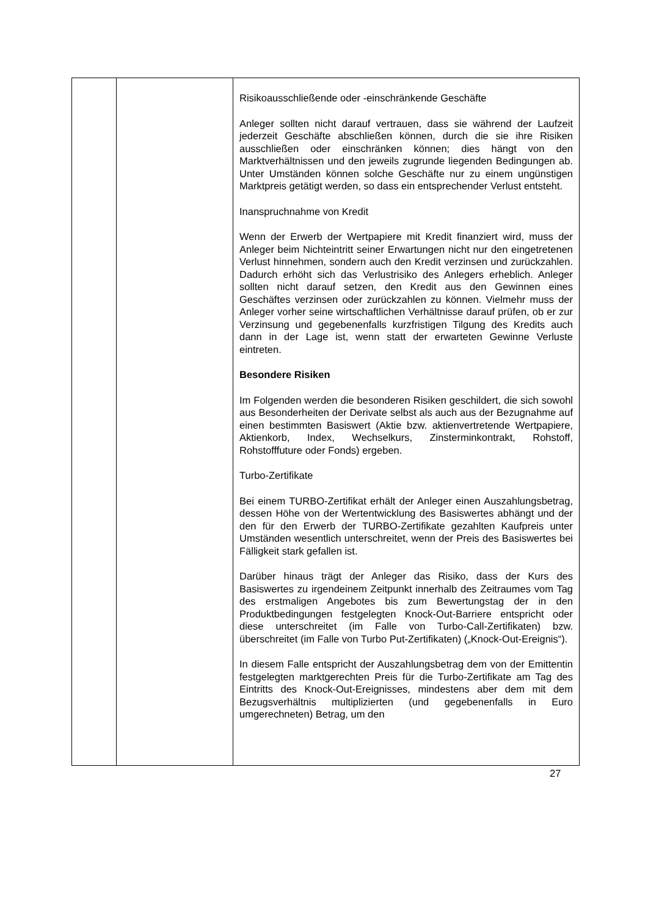| | | Risikoausschließende oder -einschränkende Geschäfte Anleger sollten nicht darauf vertrauen, dass sie während der Laufzeit jederzeit Geschäfte abschließen können, durch die sie ihre Risiken ausschließen oder einschränken können; dies hängt von den Marktverhältnissen und den jeweils zugrunde liegenden Bedingungen ab. Unter Umständen können solche Geschäfte nur zu einem ungünstigen Marktpreis getätigt werden, so dass ein entsprechender Verlust entsteht. Inanspruchnahme von Kredit Wenn der Erwerb der Wertpapiere mit Kredit finanziert wird, muss der Anleger beim Nichteintritt seiner Erwartungen nicht nur den eingetretenen Verlust hinnehmen, sondern auch den Kredit verzinsen und zurückzahlen. Dadurch erhöht sich das Verlustrisiko des Anlegers erheblich. Anleger sollten nicht darauf setzen, den Kredit aus den Gewinnen eines Geschäftes verzinsen oder zurückzahlen zu können. Vielmehr muss der Anleger vorher seine wirtschaftlichen Verhältnisse darauf prüfen, ob er zur Verzinsung und gegebenenfalls kurzfristigen Tilgung des Kredits auch dann in der Lage ist, wenn statt der erwarteten Gewinne Verluste eintreten. Besondere Risiken Im Folgenden werden die besonderen Risiken geschildert, die sich sowohl aus Besonderheiten der Derivate selbst als auch aus der Bezugnahme auf einen bestimmten Basiswert (Aktie bzw. aktienvertretende Wertpapiere, Aktienkorb, Index, Wechselkurs, Zinsterminkontrakt, Rohstoff, Rohstofffuture oder Fonds) ergeben. Turbo-Zertifikate Bei einem TURBO-Zertifikat erhält der Anleger einen Auszahlungsbetrag, dessen Höhe von der Wertentwicklung des Basiswertes abhängt und der den für den Erwerb der TURBO-Zertifikate gezahlten Kaufpreis unter Umständen wesentlich unterschreitet, wenn der Preis des Basiswertes bei Fälligkeit stark gefallen ist. Darüber hinaus trägt der Anleger das Risiko, dass der Kurs des Basiswertes zu irgendeinem Zeitpunkt innerhalb des Zeitraumes vom Tag des erstmaligen Angebotes bis zum Bewertungstag der in den Produktbedingungen festgelegten Knock-Out-Barriere entspricht oder diese unterschreitet (im Falle von Turbo-Call-Zertifikaten) bzw. überschreitet (im Falle von Turbo Put-Zertifikaten) („Knock-Out-Ereignis“). In diesem Falle entspricht der Auszahlungsbetrag dem von der Emittentin festgelegten marktgerechten Preis für die Turbo-Zertifikate am Tag des Eintritts des Knock-Out-Ereignisses, mindestens aber dem mit dem Bezugsverhältnis multiplizierten (und gegebenenfalls in Euro umgerechneten) Betrag, um den |
27